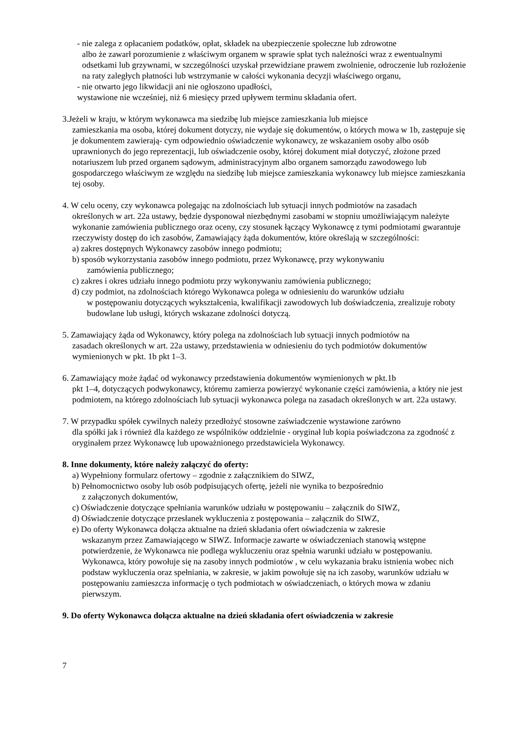- nie zalega z opłacaniem podatków, opłat, składek na ubezpieczenie społeczne lub zdrowotne
albo że zawarł porozumienie z właściwym organem w sprawie spłat tych należności wraz z ewentualnymi odsetkami lub grzywnami, w szczególności uzyskał przewidziane prawem zwolnienie, odroczenie lub rozłożenie na raty zaległych płatności lub wstrzymanie w całości wykonania decyzji właściwego organu,
- nie otwarto jego likwidacji ani nie ogłoszono upadłości,
wystawione nie wcześniej, niż 6 miesięcy przed upływem terminu składania ofert.
3.Jeżeli w kraju, w którym wykonawca ma siedzibę lub miejsce zamieszkania lub miejsce
zamieszkania ma osoba, której dokument dotyczy, nie wydaje się dokumentów, o których mowa w 1b, zastępuje się je dokumentem zawierają- cym odpowiednio oświadczenie wykonawcy, ze wskazaniem osoby albo osób uprawnionych do jego reprezentacji, lub oświadczenie osoby, której dokument miał dotyczyć, złożone przed notariuszem lub przed organem sądowym, administracyjnym albo organem samorządu zawodowego lub gospodarczego właściwym ze względu na siedzibę lub miejsce zamieszkania wykonawcy lub miejsce zamieszkania tej osoby.
4. W celu oceny, czy wykonawca polegając na zdolnościach lub sytuacji innych podmiotów na zasadach
określonych w art. 22a ustawy, będzie dysponował niezbędnymi zasobami w stopniu umożliwiającym należyte wykonanie zamówienia publicznego oraz oceny, czy stosunek łączący Wykonawcę z tymi podmiotami gwarantuje rzeczywisty dostęp do ich zasobów, Zamawiający żąda dokumentów, które określają w szczególności:
a) zakres dostępnych Wykonawcy zasobów innego podmiotu;
b) sposób wykorzystania zasobów innego podmiotu, przez Wykonawcę, przy wykonywaniu
zamówienia publicznego;
c) zakres i okres udziału innego podmiotu przy wykonywaniu zamówienia publicznego;
d) czy podmiot, na zdolnościach którego Wykonawca polega w odniesieniu do warunków udziału
w postępowaniu dotyczących wykształcenia, kwalifikacji zawodowych lub doświadczenia, zrealizuje roboty budowlane lub usługi, których wskazane zdolności dotyczą.
5. Zamawiający żąda od Wykonawcy, który polega na zdolnościach lub sytuacji innych podmiotów na
zasadach określonych w art. 22a ustawy, przedstawienia w odniesieniu do tych podmiotów dokumentów wymienionych w pkt. 1b pkt 1–3.
6. Zamawiający może żądać od wykonawcy przedstawienia dokumentów wymienionych w pkt.1b
pkt 1–4, dotyczących podwykonawcy, któremu zamierza powierzyć wykonanie części zamówienia, a który nie jest podmiotem, na którego zdolnościach lub sytuacji wykonawca polega na zasadach określonych w art. 22a ustawy.
7. W przypadku spółek cywilnych należy przedłożyć stosowne zaświadczenie wystawione zarówno
dla spółki jak i również dla każdego ze wspólników oddzielnie - oryginał lub kopia poświadczona za zgodność z oryginałem przez Wykonawcę lub upoważnionego przedstawiciela Wykonawcy.
8. Inne dokumenty, które należy załączyć do oferty:
a) Wypełniony formularz ofertowy – zgodnie z załącznikiem do SIWZ,
b) Pełnomocnictwo osoby lub osób podpisujących ofertę, jeżeli nie wynika to bezpośrednio
z załączonych dokumentów,
c) Oświadczenie dotyczące spełniania warunków udziału w postępowaniu – załącznik do SIWZ,
d) Oświadczenie dotyczące przesłanek wykluczenia z postępowania – załącznik do SIWZ,
e) Do oferty Wykonawca dołącza aktualne na dzień składania ofert oświadczenia w zakresie
wskazanym przez Zamawiającego w SIWZ. Informacje zawarte w oświadczeniach stanowią wstępne potwierdzenie, że Wykonawca nie podlega wykluczeniu oraz spełnia warunki udziału w postępowaniu. Wykonawca, który powołuje się na zasoby innych podmiotów , w celu wykazania braku istnienia wobec nich podstaw wykluczenia oraz spełniania, w zakresie, w jakim powołuje się na ich zasoby, warunków udziału w postępowaniu zamieszcza informację o tych podmiotach w oświadczeniach, o których mowa w zdaniu pierwszym.
9. Do oferty Wykonawca dołącza aktualne na dzień składania ofert oświadczenia w zakresie
7